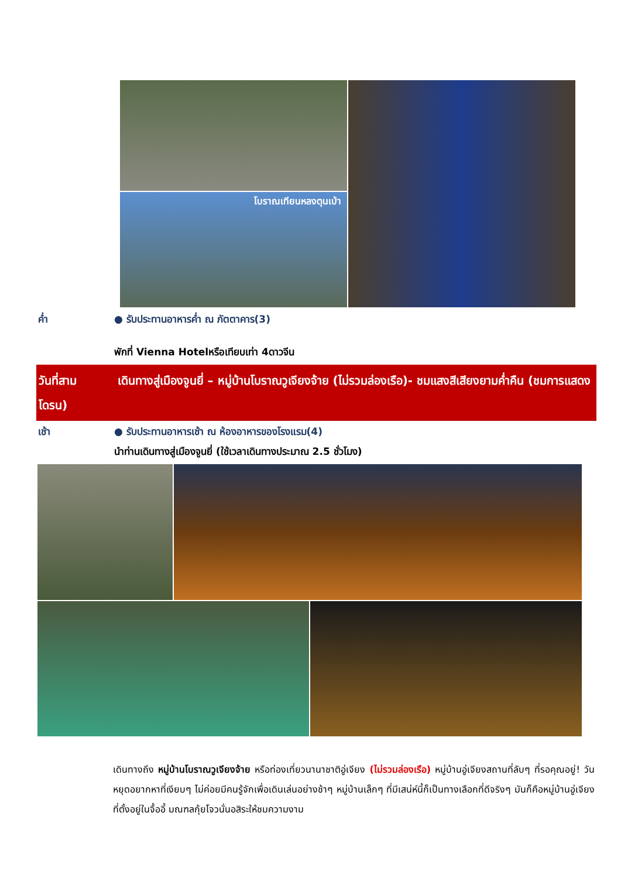โบราณเทียนหลงตุนเป่า
ค่ำ ● รับประทานอาหารค่ำ ณ ภัตตาคาร(3)
พักที่ Vienna Hotelหรือเทียบเท่า 4ดาวจีน
วันที่สาม เดินทางสู่เมืองจูนยี่ – หมู่บ้านโบราณวูเจียงจ้าย (ไม่รวมล่องเรือ)- ชมแสงสีเสียงยามค่ำคืน (ชมการแสดงโดรน)
เช้า ● รับประทานอาหารเช้า ณ ห้องอาหารของโรงแรม(4)
นำท่านเดินทางสู่เมืองจูนยี่ (ใช้เวลาเดินทางประมาณ 2.5 ชั่วโมง)
เดินทางถึง หมู่บ้านโบราณวูเจียงจ้าย หรือท่องเที่ยวนานาชาติอู่เจียง (ไม่รวมล่องเรือ) หมู่บ้านอู่เจียงสถานที่ลับๆ ที่รอคุณอยู่! วันหยุดอยากหาที่เงียบๆ ไม่ค่อยมีคนรู้จักเพื่อเดินเล่นอย่างช้าๆ หมู่บ้านเล็กๆ ที่มีเสน่ห์นี้ก็เป็นทางเลือกที่ดีจริงๆ มันก็คือหมู่บ้านอู่เจียงที่ตั้งอยู่ในจื้ออี้ มณฑลกุ้ยโจวนั่นอสิระให้ชมความงาม